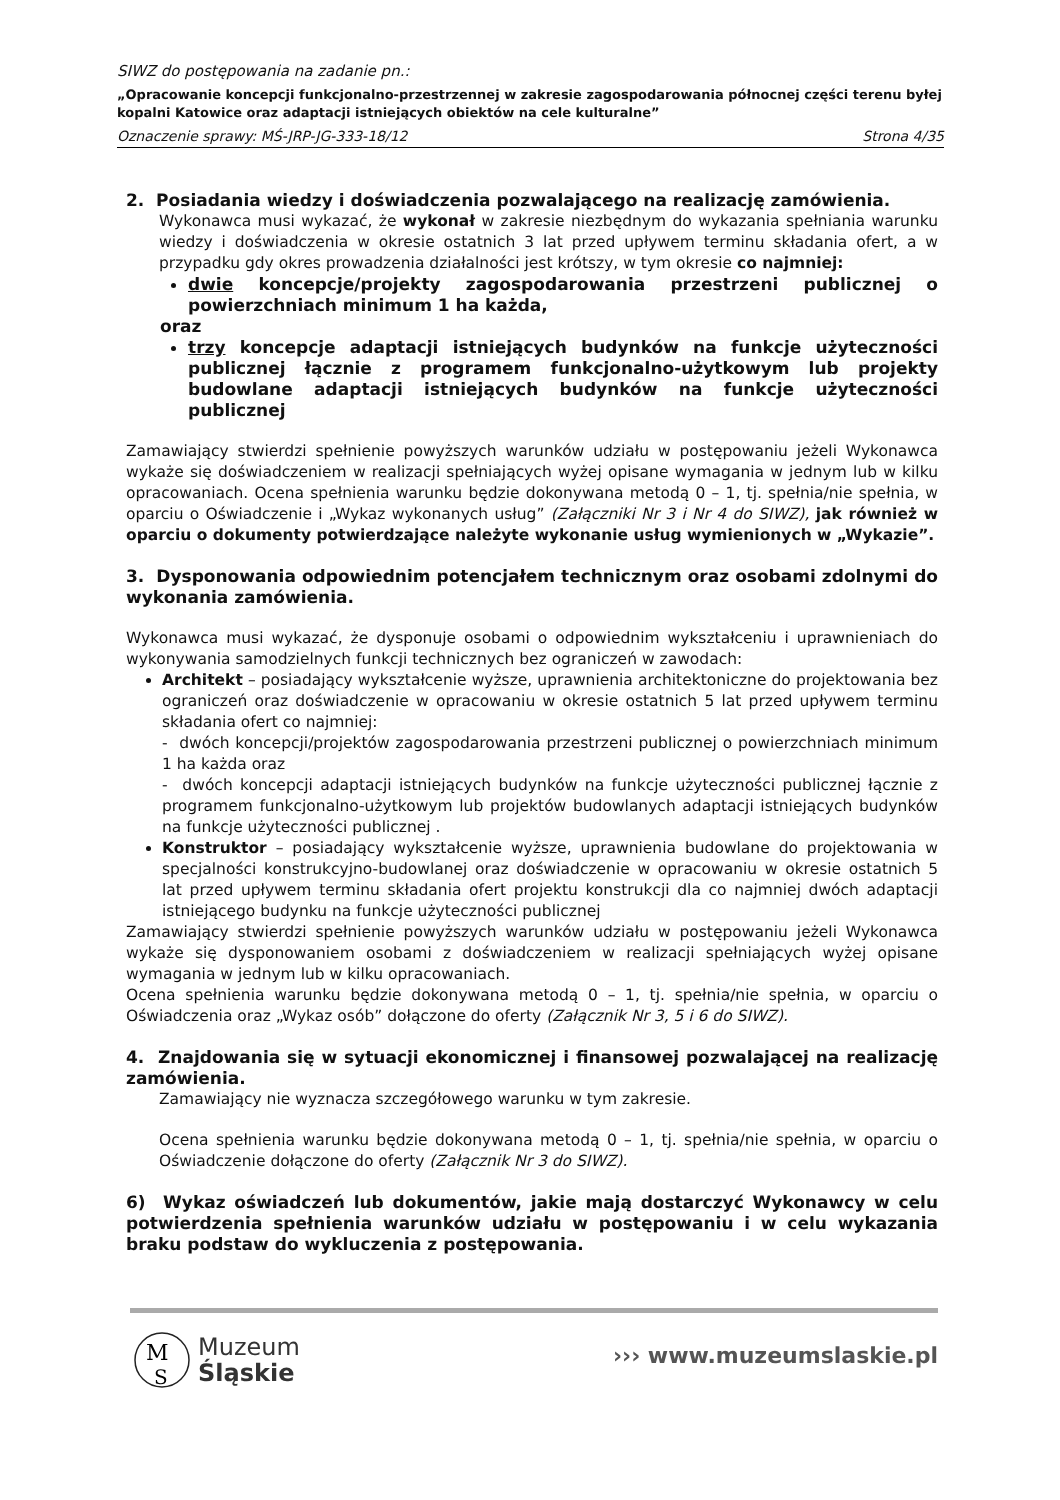SIWZ do postępowania na zadanie pn.:
„Opracowanie koncepcji funkcjonalno-przestrzennej w zakresie zagospodarowania północnej części terenu byłej kopalni Katowice oraz adaptacji istniejących obiektów na cele kulturalne”
Oznaczenie sprawy: MŚ-JRP-JG-333-18/12 Strona 4/35
2. Posiadania wiedzy i doświadczenia pozwalającego na realizację zamówienia.
Wykonawca musi wykazać, że wykonał w zakresie niezbędnym do wykazania spełniania warunku wiedzy i doświadczenia w okresie ostatnich 3 lat przed upływem terminu składania ofert, a w przypadku gdy okres prowadzenia działalności jest krótszy, w tym okresie co najmniej:
dwie koncepcje/projekty zagospodarowania przestrzeni publicznej o powierzchniach minimum 1 ha każda,
oraz
trzy koncepcje adaptacji istniejących budynków na funkcje użyteczności publicznej łącznie z programem funkcjonalno-użytkowym lub projekty budowlane adaptacji istniejących budynków na funkcje użyteczności publicznej
Zamawiający stwierdzi spełnienie powyższych warunków udziału w postępowaniu jeżeli Wykonawca wykaże się doświadczeniem w realizacji spełniających wyżej opisane wymagania w jednym lub w kilku opracowaniach. Ocena spełnienia warunku będzie dokonywana metodą 0 – 1, tj. spełnia/nie spełnia, w oparciu o Oświadczenie i „Wykaz wykonanych usług” (Załączniki Nr 3 i Nr 4 do SIWZ), jak również w oparciu o dokumenty potwierdzające należyte wykonanie usług wymienionych w „Wykazie”.
3. Dysponowania odpowiednim potencjałem technicznym oraz osobami zdolnymi do wykonania zamówienia.
Wykonawca musi wykazać, że dysponuje osobami o odpowiednim wykształceniu i uprawnieniach do wykonywania samodzielnych funkcji technicznych bez ograniczeń w zawodach:
Architekt – posiadający wykształcenie wyższe, uprawnienia architektoniczne do projektowania bez ograniczeń oraz doświadczenie w opracowaniu w okresie ostatnich 5 lat przed upływem terminu składania ofert co najmniej:
- dwóch koncepcji/projektów zagospodarowania przestrzeni publicznej o powierzchniach minimum 1 ha każda oraz
- dwóch koncepcji adaptacji istniejących budynków na funkcje użyteczności publicznej łącznie z programem funkcjonalno-użytkowym lub projektów budowlanych adaptacji istniejących budynków na funkcje użyteczności publicznej .
Konstruktor – posiadający wykształcenie wyższe, uprawnienia budowlane do projektowania w specjalności konstrukcyjno-budowlanej oraz doświadczenie w opracowaniu w okresie ostatnich 5 lat przed upływem terminu składania ofert projektu konstrukcji dla co najmniej dwóch adaptacji istniejącego budynku na funkcje użyteczności publicznej
Zamawiający stwierdzi spełnienie powyższych warunków udziału w postępowaniu jeżeli Wykonawca wykaże się dysponowaniem osobami z doświadczeniem w realizacji spełniających wyżej opisane wymagania w jednym lub w kilku opracowaniach.
Ocena spełnienia warunku będzie dokonywana metodą 0 – 1, tj. spełnia/nie spełnia, w oparciu o Oświadczenia oraz „Wykaz osób” dołączone do oferty (Załącznik Nr 3, 5 i 6 do SIWZ).
4. Znajdowania się w sytuacji ekonomicznej i finansowej pozwalającej na realizację zamówienia.
Zamawiający nie wyznacza szczegółowego warunku w tym zakresie.
Ocena spełnienia warunku będzie dokonywana metodą 0 – 1, tj. spełnia/nie spełnia, w oparciu o Oświadczenie dołączone do oferty (Załącznik Nr 3 do SIWZ).
6) Wykaz oświadczeń lub dokumentów, jakie mają dostarczyć Wykonawcy w celu potwierdzenia spełnienia warunków udziału w postępowaniu i w celu wykazania braku podstaw do wykluczenia z postępowania.
M
S
Muzeum
Śląskie
››› www.muzeumslaskie.pl